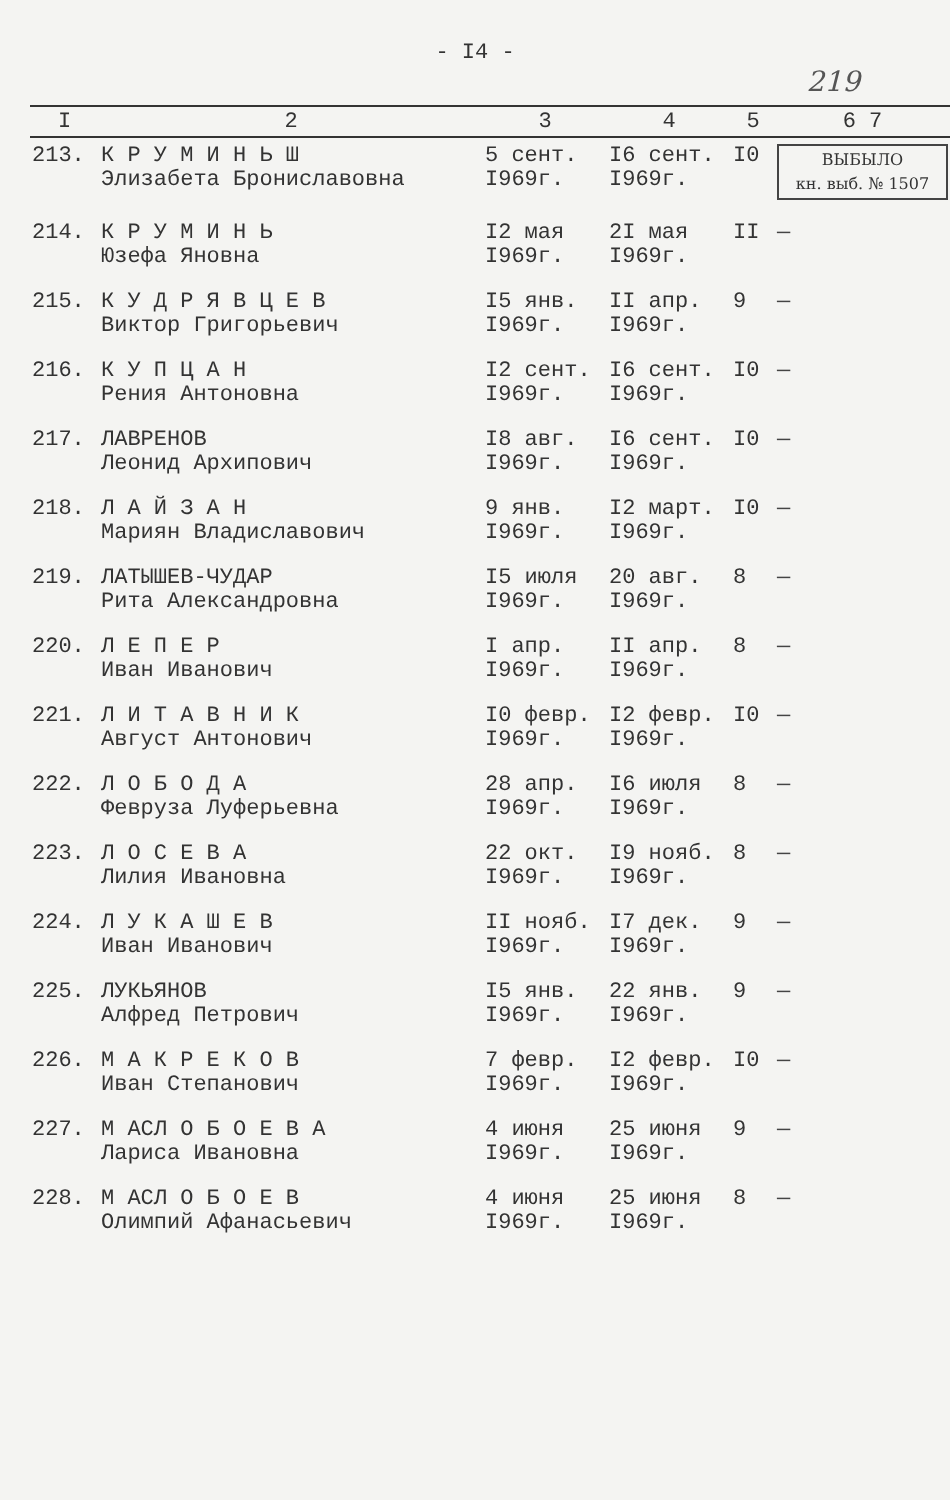- I4 -
219
| I | 2 | 3 | 4 | 5 | 6 7 |
| --- | --- | --- | --- | --- | --- |
| 213. | К Р У М И Н Ь Ш Элизабета Брониславовна | 5 сент. I969г. | I6 сент. I969г. | I0 | ВЫБЫЛО кн. выб. № 1507 |
| 214. | К Р У М И Н Ь Юзефа Яновна | I2 мая I969г. | 2I мая I969г. | II | — |
| 215. | К У Д Р Я В Ц Е В Виктор Григорьевич | I5 янв. I969г. | II апр. I969г. | 9 | — |
| 216. | К У П Ц А Н Рения Антоновна | I2 сент. I969г. | I6 сент. I969г. | I0 | — |
| 217. | ЛАВРЕНОВ Леонид Архипович | I8 авг. I969г. | I6 сент. I969г. | I0 | — |
| 218. | Л А Й З А Н Мариян Владиславович | 9 янв. I969г. | I2 март. I969г. | I0 | — |
| 219. | ЛАТЫШЕВ-ЧУДАР Рита Александровна | I5 июля I969г. | 20 авг. I969г. | 8 | — |
| 220. | Л Е П Е Р Иван Иванович | I апр. I969г. | II апр. I969г. | 8 | — |
| 221. | Л И Т А В Н И К Август Антонович | I0 февр. I969г. | I2 февр. I969г. | I0 | — |
| 222. | Л О Б О Д А Февруза Луферьевна | 28 апр. I969г. | I6 июля I969г. | 8 | — |
| 223. | Л О С Е В А Лилия Ивановна | 22 окт. I969г. | I9 нояб. I969г. | 8 | — |
| 224. | Л У К А Ш Е В Иван Иванович | II нояб. I969г. | I7 дек. I969г. | 9 | — |
| 225. | ЛУКЬЯНОВ Алфред Петрович | I5 янв. I969г. | 22 янв. I969г. | 9 | — |
| 226. | М А К Р Е К О В Иван Степанович | 7 февр. I969г. | I2 февр. I969г. | I0 | — |
| 227. | М АСЛ О Б О Е В А Лариса Ивановна | 4 июня I969г. | 25 июня I969г. | 9 | — |
| 228. | М АСЛ О Б О Е В Олимпий Афанасьевич | 4 июня I969г. | 25 июня I969г. | 8 | — |